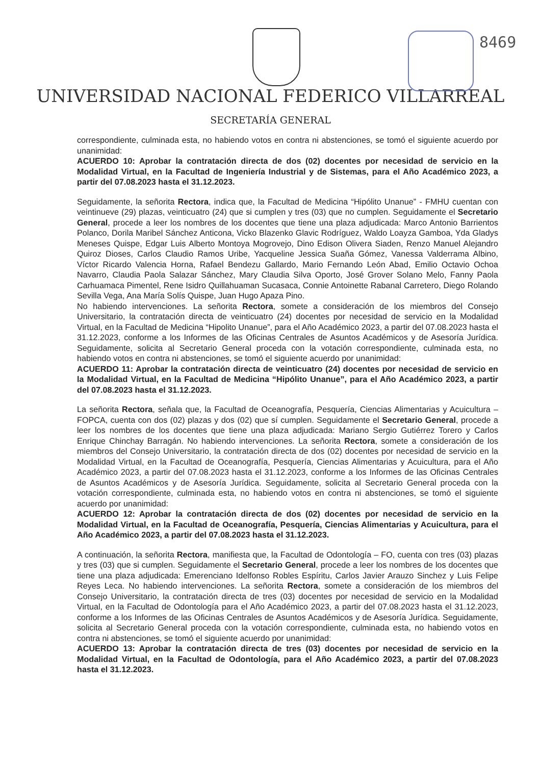8469
UNIVERSIDAD NACIONAL FEDERICO VILLARREAL
SECRETARÍA GENERAL
correspondiente, culminada esta, no habiendo votos en contra ni abstenciones, se tomó el siguiente acuerdo por unanimidad:
ACUERDO 10: Aprobar la contratación directa de dos (02) docentes por necesidad de servicio en la Modalidad Virtual, en la Facultad de Ingeniería Industrial y de Sistemas, para el Año Académico 2023, a partir del 07.08.2023 hasta el 31.12.2023.
Seguidamente, la señorita Rectora, indica que, la Facultad de Medicina “Hipólito Unanue” - FMHU cuentan con veintinueve (29) plazas, veinticuatro (24) que si cumplen y tres (03) que no cumplen. Seguidamente el Secretario General, procede a leer los nombres de los docentes que tiene una plaza adjudicada: Marco Antonio Barrientos Polanco, Dorila Maribel Sánchez Anticona, Vicko Blazenko Glavic Rodríguez, Waldo Loayza Gamboa, Yda Gladys Meneses Quispe, Edgar Luis Alberto Montoya Mogrovejo, Dino Edison Olivera Siaden, Renzo Manuel Alejandro Quiroz Dioses, Carlos Claudio Ramos Uribe, Yacqueline Jessica Suaña Gómez, Vanessa Valderrama Albino, Víctor Ricardo Valencia Horna, Rafael Bendezu Gallardo, Mario Fernando León Abad, Emilio Octavio Ochoa Navarro, Claudia Paola Salazar Sánchez, Mary Claudia Silva Oporto, José Grover Solano Melo, Fanny Paola Carhuamaca Pimentel, Rene Isidro Quillahuaman Sucasaca, Connie Antoinette Rabanal Carretero, Diego Rolando Sevilla Vega, Ana María Solís Quispe, Juan Hugo Apaza Pino.
No habiendo intervenciones. La señorita Rectora, somete a consideración de los miembros del Consejo Universitario, la contratación directa de veinticuatro (24) docentes por necesidad de servicio en la Modalidad Virtual, en la Facultad de Medicina “Hipolito Unanue”, para el Año Académico 2023, a partir del 07.08.2023 hasta el 31.12.2023, conforme a los Informes de las Oficinas Centrales de Asuntos Académicos y de Asesoría Jurídica. Seguidamente, solicita al Secretario General proceda con la votación correspondiente, culminada esta, no habiendo votos en contra ni abstenciones, se tomó el siguiente acuerdo por unanimidad:
ACUERDO 11: Aprobar la contratación directa de veinticuatro (24) docentes por necesidad de servicio en la Modalidad Virtual, en la Facultad de Medicina “Hipólito Unanue”, para el Año Académico 2023, a partir del 07.08.2023 hasta el 31.12.2023.
La señorita Rectora, señala que, la Facultad de Oceanografía, Pesquería, Ciencias Alimentarias y Acuicultura – FOPCA, cuenta con dos (02) plazas y dos (02) que sí cumplen. Seguidamente el Secretario General, procede a leer los nombres de los docentes que tiene una plaza adjudicada: Mariano Sergio Gutiérrez Torero y Carlos Enrique Chinchay Barragán. No habiendo intervenciones. La señorita Rectora, somete a consideración de los miembros del Consejo Universitario, la contratación directa de dos (02) docentes por necesidad de servicio en la Modalidad Virtual, en la Facultad de Oceanografía, Pesquería, Ciencias Alimentarias y Acuicultura, para el Año Académico 2023, a partir del 07.08.2023 hasta el 31.12.2023, conforme a los Informes de las Oficinas Centrales de Asuntos Académicos y de Asesoría Jurídica. Seguidamente, solicita al Secretario General proceda con la votación correspondiente, culminada esta, no habiendo votos en contra ni abstenciones, se tomó el siguiente acuerdo por unanimidad:
ACUERDO 12: Aprobar la contratación directa de dos (02) docentes por necesidad de servicio en la Modalidad Virtual, en la Facultad de Oceanografía, Pesquería, Ciencias Alimentarias y Acuicultura, para el Año Académico 2023, a partir del 07.08.2023 hasta el 31.12.2023.
A continuación, la señorita Rectora, manifiesta que, la Facultad de Odontología – FO, cuenta con tres (03) plazas y tres (03) que si cumplen. Seguidamente el Secretario General, procede a leer los nombres de los docentes que tiene una plaza adjudicada: Emerenciano Idelfonso Robles Espíritu, Carlos Javier Arauzo Sinchez y Luis Felipe Reyes Leca. No habiendo intervenciones. La señorita Rectora, somete a consideración de los miembros del Consejo Universitario, la contratación directa de tres (03) docentes por necesidad de servicio en la Modalidad Virtual, en la Facultad de Odontología para el Año Académico 2023, a partir del 07.08.2023 hasta el 31.12.2023, conforme a los Informes de las Oficinas Centrales de Asuntos Académicos y de Asesoría Jurídica. Seguidamente, solicita al Secretario General proceda con la votación correspondiente, culminada esta, no habiendo votos en contra ni abstenciones, se tomó el siguiente acuerdo por unanimidad:
ACUERDO 13: Aprobar la contratación directa de tres (03) docentes por necesidad de servicio en la Modalidad Virtual, en la Facultad de Odontología, para el Año Académico 2023, a partir del 07.08.2023 hasta el 31.12.2023.